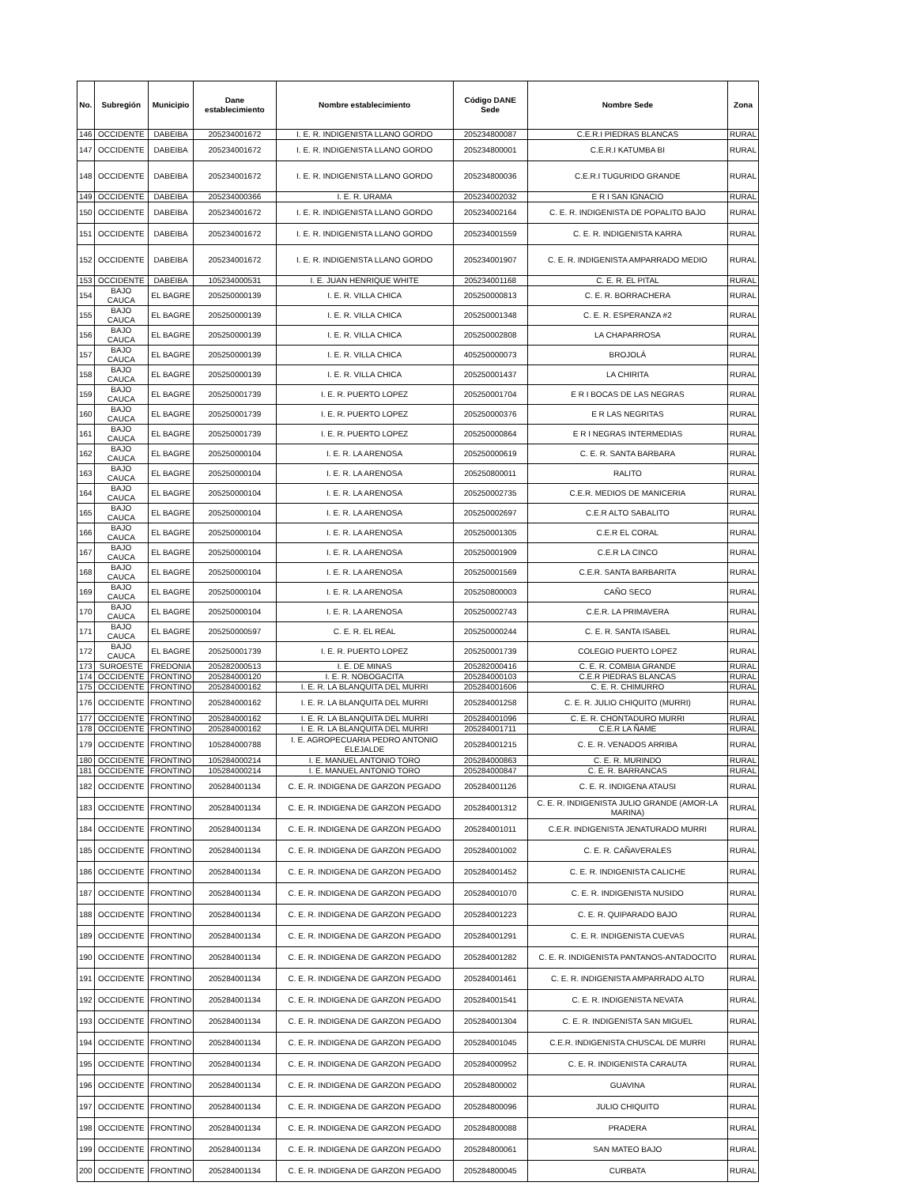| No. | Subregión | Municipio | Dane establecimiento | Nombre establecimiento | Código DANE Sede | Nombre Sede | Zona |
| --- | --- | --- | --- | --- | --- | --- | --- |
| 146 | OCCIDENTE | DABEIBA | 205234001672 | I. E. R. INDIGENISTA LLANO GORDO | 205234800087 | C.E.R.I PIEDRAS BLANCAS | RURAL |
| 147 | OCCIDENTE | DABEIBA | 205234001672 | I. E. R. INDIGENISTA LLANO GORDO | 205234800001 | C.E.R.I KATUMBA BI | RURAL |
| 148 | OCCIDENTE | DABEIBA | 205234001672 | I. E. R. INDIGENISTA LLANO GORDO | 205234800036 | C.E.R.I TUGURIDO GRANDE | RURAL |
| 149 | OCCIDENTE | DABEIBA | 205234000366 | I. E. R. URAMA | 205234002032 | E R I SAN IGNACIO | RURAL |
| 150 | OCCIDENTE | DABEIBA | 205234001672 | I. E. R. INDIGENISTA LLANO GORDO | 205234002164 | C. E. R. INDIGENISTA DE POPALITO BAJO | RURAL |
| 151 | OCCIDENTE | DABEIBA | 205234001672 | I. E. R. INDIGENISTA LLANO GORDO | 205234001559 | C. E. R. INDIGENISTA KARRA | RURAL |
| 152 | OCCIDENTE | DABEIBA | 205234001672 | I. E. R. INDIGENISTA LLANO GORDO | 205234001907 | C. E. R. INDIGENISTA AMPARRADO MEDIO | RURAL |
| 153 | OCCIDENTE | DABEIBA | 105234000531 | I. E. JUAN HENRIQUE WHITE | 205234001168 | C. E. R. EL PITAL | RURAL |
| 154 | BAJO CAUCA | EL BAGRE | 205250000139 | I. E. R. VILLA CHICA | 205250000813 | C. E. R. BORRACHERA | RURAL |
| 155 | BAJO CAUCA | EL BAGRE | 205250000139 | I. E. R. VILLA CHICA | 205250001348 | C. E. R. ESPERANZA #2 | RURAL |
| 156 | BAJO CAUCA | EL BAGRE | 205250000139 | I. E. R. VILLA CHICA | 205250002808 | LA CHAPARROSA | RURAL |
| 157 | BAJO CAUCA | EL BAGRE | 205250000139 | I. E. R. VILLA CHICA | 405250000073 | BROJOLÁ | RURAL |
| 158 | BAJO CAUCA | EL BAGRE | 205250000139 | I. E. R. VILLA CHICA | 205250001437 | LA CHIRITA | RURAL |
| 159 | BAJO CAUCA | EL BAGRE | 205250001739 | I. E. R. PUERTO LOPEZ | 205250001704 | E R I BOCAS DE LAS NEGRAS | RURAL |
| 160 | BAJO CAUCA | EL BAGRE | 205250001739 | I. E. R. PUERTO LOPEZ | 205250000376 | E R LAS NEGRITAS | RURAL |
| 161 | BAJO CAUCA | EL BAGRE | 205250001739 | I. E. R. PUERTO LOPEZ | 205250000864 | E R I NEGRAS INTERMEDIAS | RURAL |
| 162 | BAJO CAUCA | EL BAGRE | 205250000104 | I. E. R. LA ARENOSA | 205250000619 | C. E. R. SANTA BARBARA | RURAL |
| 163 | BAJO CAUCA | EL BAGRE | 205250000104 | I. E. R. LA ARENOSA | 205250800011 | RALITO | RURAL |
| 164 | BAJO CAUCA | EL BAGRE | 205250000104 | I. E. R. LA ARENOSA | 205250002735 | C.E.R. MEDIOS DE MANICERIA | RURAL |
| 165 | BAJO CAUCA | EL BAGRE | 205250000104 | I. E. R. LA ARENOSA | 205250002697 | C.E.R ALTO SABALITO | RURAL |
| 166 | BAJO CAUCA | EL BAGRE | 205250000104 | I. E. R. LA ARENOSA | 205250001305 | C.E.R EL CORAL | RURAL |
| 167 | BAJO CAUCA | EL BAGRE | 205250000104 | I. E. R. LA ARENOSA | 205250001909 | C.E.R LA CINCO | RURAL |
| 168 | BAJO CAUCA | EL BAGRE | 205250000104 | I. E. R. LA ARENOSA | 205250001569 | C.E.R. SANTA BARBARITA | RURAL |
| 169 | BAJO CAUCA | EL BAGRE | 205250000104 | I. E. R. LA ARENOSA | 205250800003 | CAÑO SECO | RURAL |
| 170 | BAJO CAUCA | EL BAGRE | 205250000104 | I. E. R. LA ARENOSA | 205250002743 | C.E.R. LA PRIMAVERA | RURAL |
| 171 | BAJO CAUCA | EL BAGRE | 205250000597 | C. E. R. EL REAL | 205250000244 | C. E. R. SANTA ISABEL | RURAL |
| 172 | BAJO CAUCA | EL BAGRE | 205250001739 | I. E. R. PUERTO LOPEZ | 205250001739 | COLEGIO PUERTO LOPEZ | RURAL |
| 173 | SUROESTE | FREDONIA | 205282000513 | I. E. DE MINAS | 205282000416 | C. E. R. COMBIA GRANDE | RURAL |
| 174 | OCCIDENTE | FRONTINO | 205284000120 | I. E. R. NOBOGACITA | 205284000103 | C.E.R PIEDRAS BLANCAS | RURAL |
| 175 | OCCIDENTE | FRONTINO | 205284000162 | I. E. R. LA BLANQUITA DEL MURRI | 205284001606 | C. E. R. CHIMURRO | RURAL |
| 176 | OCCIDENTE | FRONTINO | 205284000162 | I. E. R. LA BLANQUITA DEL MURRI | 205284001258 | C. E. R. JULIO CHIQUITO (MURRI) | RURAL |
| 177 | OCCIDENTE | FRONTINO | 205284000162 | I. E. R. LA BLANQUITA DEL MURRI | 205284001096 | C. E. R. CHONTADURO MURRI | RURAL |
| 178 | OCCIDENTE | FRONTINO | 205284000162 | I. E. R. LA BLANQUITA DEL MURRI | 205284001711 | C.E.R LA ÑAME | RURAL |
| 179 | OCCIDENTE | FRONTINO | 105284000788 | I. E. AGROPECUARIA PEDRO ANTONIO ELEJALDE | 205284001215 | C. E. R. VENADOS ARRIBA | RURAL |
| 180 | OCCIDENTE | FRONTINO | 105284000214 | I. E. MANUEL ANTONIO TORO | 205284000863 | C. E. R. MURINDO | RURAL |
| 181 | OCCIDENTE | FRONTINO | 105284000214 | I. E. MANUEL ANTONIO TORO | 205284000847 | C. E. R. BARRANCAS | RURAL |
| 182 | OCCIDENTE | FRONTINO | 205284001134 | C. E. R. INDIGENA DE GARZON PEGADO | 205284001126 | C. E. R. INDIGENA ATAUSI | RURAL |
| 183 | OCCIDENTE | FRONTINO | 205284001134 | C. E. R. INDIGENA DE GARZON PEGADO | 205284001312 | C. E. R. INDIGENISTA JULIO GRANDE (AMOR-LA MARINA) | RURAL |
| 184 | OCCIDENTE | FRONTINO | 205284001134 | C. E. R. INDIGENA DE GARZON PEGADO | 205284001011 | C.E.R. INDIGENISTA JENATURADO MURRI | RURAL |
| 185 | OCCIDENTE | FRONTINO | 205284001134 | C. E. R. INDIGENA DE GARZON PEGADO | 205284001002 | C. E. R. CAÑAVERALES | RURAL |
| 186 | OCCIDENTE | FRONTINO | 205284001134 | C. E. R. INDIGENA DE GARZON PEGADO | 205284001452 | C. E. R. INDIGENISTA CALICHE | RURAL |
| 187 | OCCIDENTE | FRONTINO | 205284001134 | C. E. R. INDIGENA DE GARZON PEGADO | 205284001070 | C. E. R. INDIGENISTA NUSIDO | RURAL |
| 188 | OCCIDENTE | FRONTINO | 205284001134 | C. E. R. INDIGENA DE GARZON PEGADO | 205284001223 | C. E. R. QUIPARADO BAJO | RURAL |
| 189 | OCCIDENTE | FRONTINO | 205284001134 | C. E. R. INDIGENA DE GARZON PEGADO | 205284001291 | C. E. R. INDIGENISTA CUEVAS | RURAL |
| 190 | OCCIDENTE | FRONTINO | 205284001134 | C. E. R. INDIGENA DE GARZON PEGADO | 205284001282 | C. E. R. INDIGENISTA PANTANOS-ANTADOCITO | RURAL |
| 191 | OCCIDENTE | FRONTINO | 205284001134 | C. E. R. INDIGENA DE GARZON PEGADO | 205284001461 | C. E. R. INDIGENISTA AMPARRADO ALTO | RURAL |
| 192 | OCCIDENTE | FRONTINO | 205284001134 | C. E. R. INDIGENA DE GARZON PEGADO | 205284001541 | C. E. R. INDIGENISTA NEVATA | RURAL |
| 193 | OCCIDENTE | FRONTINO | 205284001134 | C. E. R. INDIGENA DE GARZON PEGADO | 205284001304 | C. E. R. INDIGENISTA SAN MIGUEL | RURAL |
| 194 | OCCIDENTE | FRONTINO | 205284001134 | C. E. R. INDIGENA DE GARZON PEGADO | 205284001045 | C.E.R. INDIGENISTA CHUSCAL DE MURRI | RURAL |
| 195 | OCCIDENTE | FRONTINO | 205284001134 | C. E. R. INDIGENA DE GARZON PEGADO | 205284000952 | C. E. R. INDIGENISTA CARAUTA | RURAL |
| 196 | OCCIDENTE | FRONTINO | 205284001134 | C. E. R. INDIGENA DE GARZON PEGADO | 205284800002 | GUAVINA | RURAL |
| 197 | OCCIDENTE | FRONTINO | 205284001134 | C. E. R. INDIGENA DE GARZON PEGADO | 205284800096 | JULIO CHIQUITO | RURAL |
| 198 | OCCIDENTE | FRONTINO | 205284001134 | C. E. R. INDIGENA DE GARZON PEGADO | 205284800088 | PRADERA | RURAL |
| 199 | OCCIDENTE | FRONTINO | 205284001134 | C. E. R. INDIGENA DE GARZON PEGADO | 205284800061 | SAN MATEO BAJO | RURAL |
| 200 | OCCIDENTE | FRONTINO | 205284001134 | C. E. R. INDIGENA DE GARZON PEGADO | 205284800045 | CURBATA | RURAL |